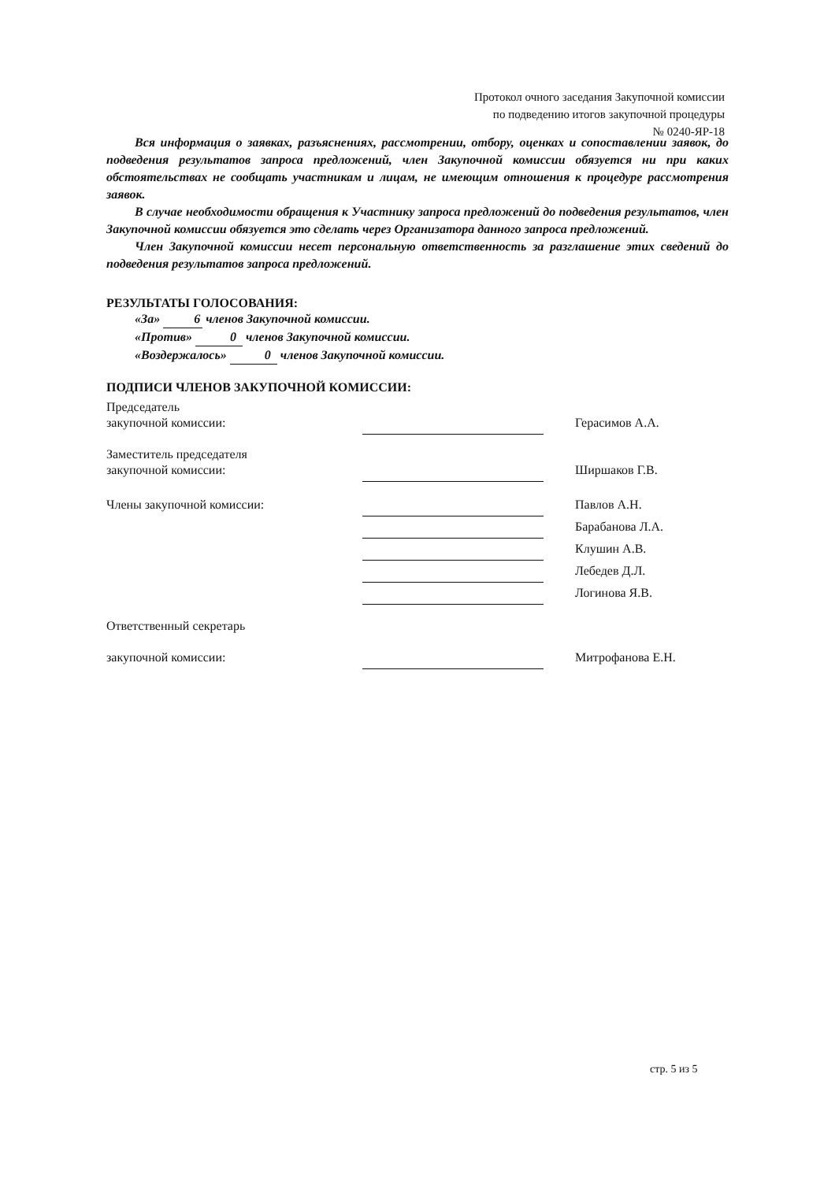Протокол очного заседания Закупочной комиссии
по подведению итогов закупочной процедуры
№ 0240-ЯР-18
Вся информация о заявках, разъяснениях, рассмотрении, отбору, оценках и сопоставлении заявок, до подведения результатов запроса предложений, член Закупочной комиссии обязуется ни при каких обстоятельствах не сообщать участникам и лицам, не имеющим отношения к процедуре рассмотрения заявок.
В случае необходимости обращения к Участнику запроса предложений до подведения результатов, член Закупочной комиссии обязуется это сделать через Организатора данного запроса предложений.
Член Закупочной комиссии несет персональную ответственность за разглашение этих сведений до подведения результатов запроса предложений.
РЕЗУЛЬТАТЫ ГОЛОСОВАНИЯ:
«За» 6 членов Закупочной комиссии.
«Против» 0 членов Закупочной комиссии.
«Воздержалось» 0 членов Закупочной комиссии.
ПОДПИСИ ЧЛЕНОВ ЗАКУПОЧНОЙ КОМИССИИ:
| Председатель закупочной комиссии: | | Герасимов А.А. |
| Заместитель председателя закупочной комиссии: | | Ширшаков Г.В. |
| Члены закупочной комиссии: | | Павлов А.Н. |
| | | Барабанова Л.А. |
| | | Клушин А.В. |
| | | Лебедев Д.Л. |
| | | Логинова Я.В. |
| Ответственный секретарь закупочной комиссии: | | Митрофанова Е.Н. |
стр. 5 из 5